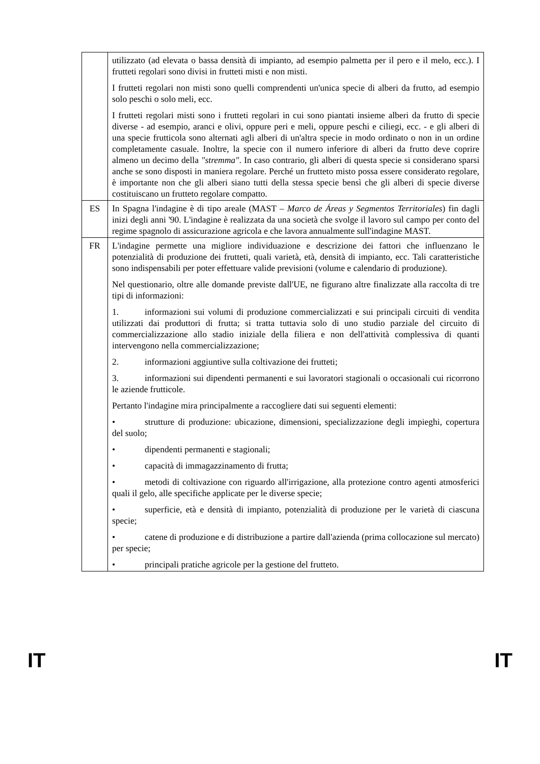| | utilizzato (ad elevata o bassa densità di impianto, ad esempio palmetta per il pero e il melo, ecc.). I frutteti regolari sono divisi in frutteti misti e non misti. I frutteti regolari non misti sono quelli comprendenti un'unica specie di alberi da frutto, ad esempio solo peschi o solo meli, ecc. I frutteti regolari misti sono i frutteti regolari in cui sono piantati insieme alberi da frutto di specie diverse - ad esempio, aranci e olivi, oppure peri e meli, oppure peschi e ciliegi, ecc. - e gli alberi di una specie frutticola sono alternati agli alberi di un'altra specie in modo ordinato o non in un ordine completamente casuale. Inoltre, la specie con il numero inferiore di alberi da frutto deve coprire almeno un decimo della "stremma" . In caso contrario, gli alberi di questa specie si considerano sparsi anche se sono disposti in maniera regolare. Perché un frutteto misto possa essere considerato regolare, è importante non che gli alberi siano tutti della stessa specie bensì che gli alberi di specie diverse costituiscano un frutteto regolare compatto. |
| ES | In Spagna l'indagine è di tipo areale (MAST – Marco de Áreas y Segmentos Territoriales ) fin dagli inizi degli anni '90. L'indagine è realizzata da una società che svolge il lavoro sul campo per conto del regime spagnolo di assicurazione agricola e che lavora annualmente sull'indagine MAST. |
| FR | L'indagine permette una migliore individuazione e descrizione dei fattori che influenzano le potenzialità di produzione dei frutteti, quali varietà, età, densità di impianto, ecc. Tali caratteristiche sono indispensabili per poter effettuare valide previsioni (volume e calendario di produzione). Nel questionario, oltre alle domande previste dall'UE, ne figurano altre finalizzate alla raccolta di tre tipi di informazioni: 1. informazioni sui volumi di produzione commercializzati e sui principali circuiti di vendita utilizzati dai produttori di frutta; si tratta tuttavia solo di uno studio parziale del circuito di commercializzazione allo stadio iniziale della filiera e non dell'attività complessiva di quanti intervengono nella commercializzazione; 2. informazioni aggiuntive sulla coltivazione dei frutteti; 3. informazioni sui dipendenti permanenti e sui lavoratori stagionali o occasionali cui ricorrono le aziende frutticole. Pertanto l'indagine mira principalmente a raccogliere dati sui seguenti elementi: • strutture di produzione: ubicazione, dimensioni, specializzazione degli impieghi, copertura del suolo; • dipendenti permanenti e stagionali; • capacità di immagazzinamento di frutta; • metodi di coltivazione con riguardo all'irrigazione, alla protezione contro agenti atmosferici quali il gelo, alle specifiche applicate per le diverse specie; • superficie, età e densità di impianto, potenzialità di produzione per le varietà di ciascuna specie; • catene di produzione e di distribuzione a partire dall'azienda (prima collocazione sul mercato) per specie; • principali pratiche agricole per la gestione del frutteto. |
IT IT